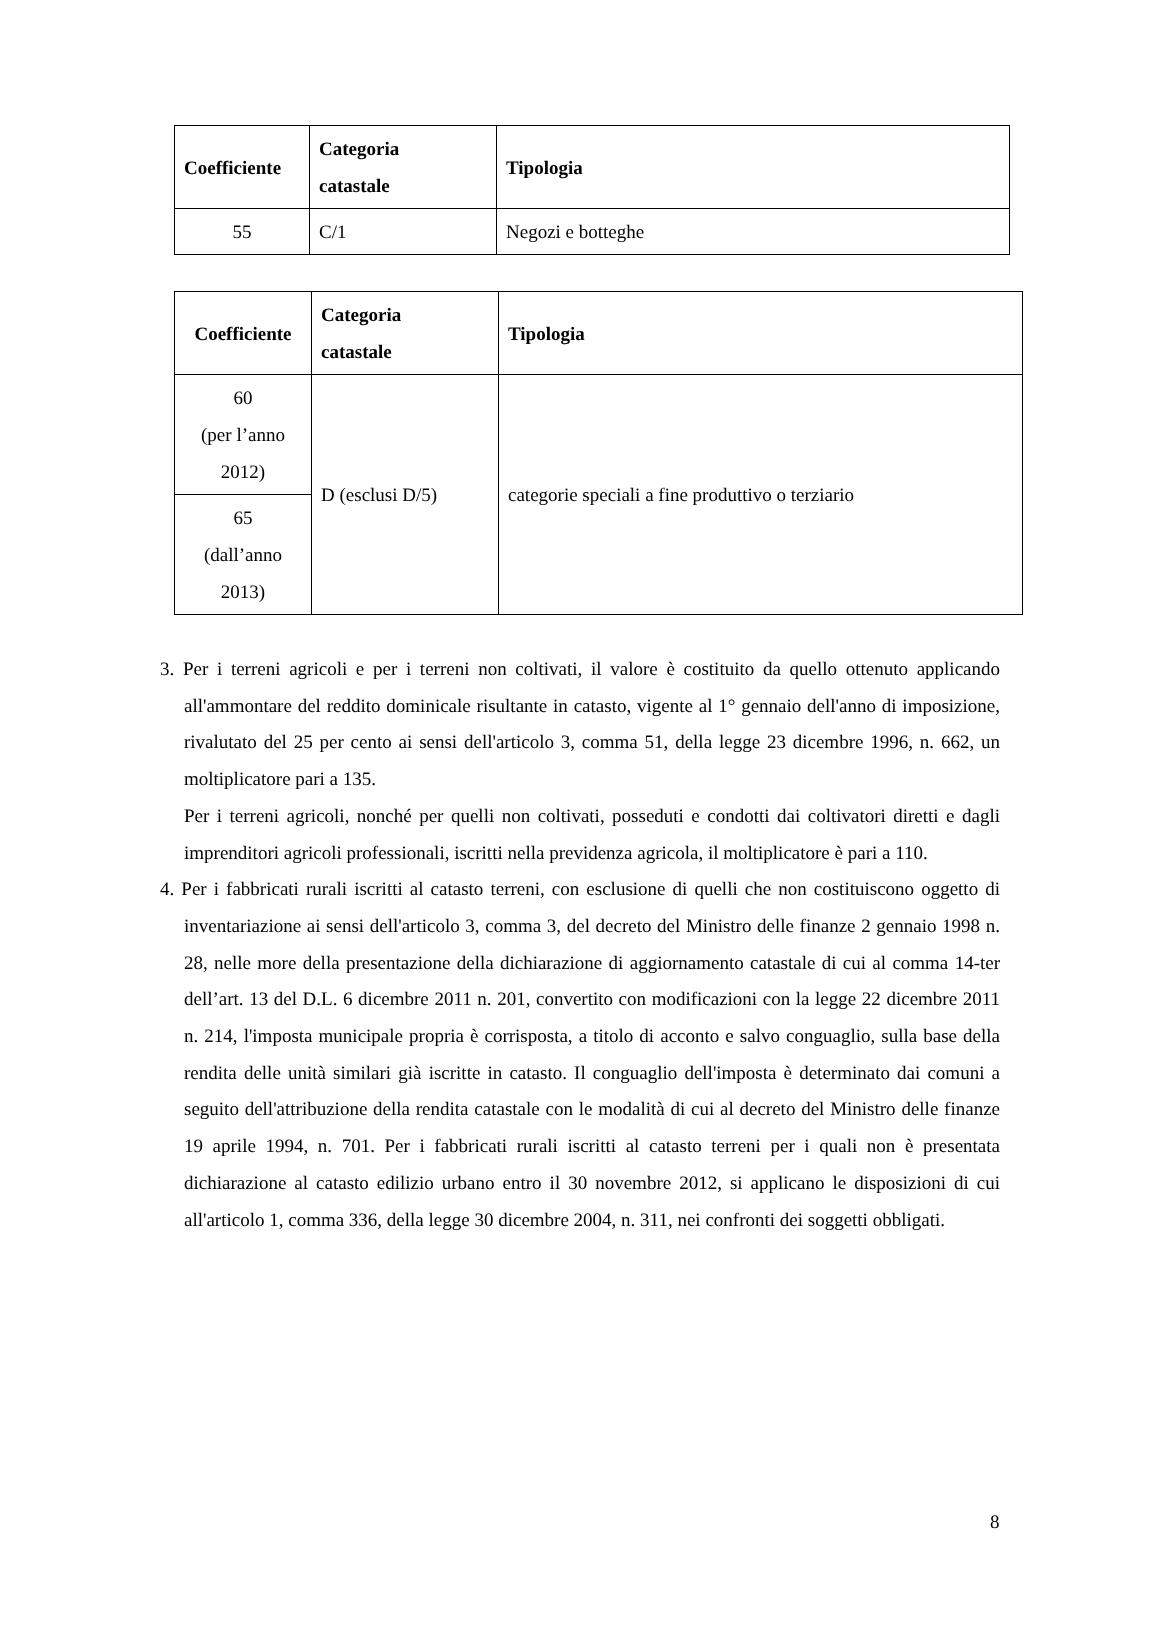| Coefficiente | Categoria catastale | Tipologia |
| --- | --- | --- |
| 55 | C/1 | Negozi e botteghe |
| Coefficiente | Categoria catastale | Tipologia |
| --- | --- | --- |
| 60 (per l’anno 2012) | D (esclusi D/5) | categorie speciali a fine produttivo o terziario |
| 65 (dall’anno 2013) | | |
3. Per i terreni agricoli e per i terreni non coltivati, il valore è costituito da quello ottenuto applicando all'ammontare del reddito dominicale risultante in catasto, vigente al 1° gennaio dell'anno di imposizione, rivalutato del 25 per cento ai sensi dell'articolo 3, comma 51, della legge 23 dicembre 1996, n. 662, un moltiplicatore pari a 135.
Per i terreni agricoli, nonché per quelli non coltivati, posseduti e condotti dai coltivatori diretti e dagli imprenditori agricoli professionali, iscritti nella previdenza agricola, il moltiplicatore è pari a 110.
4. Per i fabbricati rurali iscritti al catasto terreni, con esclusione di quelli che non costituiscono oggetto di inventariazione ai sensi dell'articolo 3, comma 3, del decreto del Ministro delle finanze 2 gennaio 1998 n. 28, nelle more della presentazione della dichiarazione di aggiornamento catastale di cui al comma 14-ter dell’art. 13 del D.L. 6 dicembre 2011 n. 201, convertito con modificazioni con la legge 22 dicembre 2011 n. 214, l'imposta municipale propria è corrisposta, a titolo di acconto e salvo conguaglio, sulla base della rendita delle unità similari già iscritte in catasto. Il conguaglio dell'imposta è determinato dai comuni a seguito dell'attribuzione della rendita catastale con le modalità di cui al decreto del Ministro delle finanze 19 aprile 1994, n. 701. Per i fabbricati rurali iscritti al catasto terreni per i quali non è presentata dichiarazione al catasto edilizio urbano entro il 30 novembre 2012, si applicano le disposizioni di cui all'articolo 1, comma 336, della legge 30 dicembre 2004, n. 311, nei confronti dei soggetti obbligati.
8